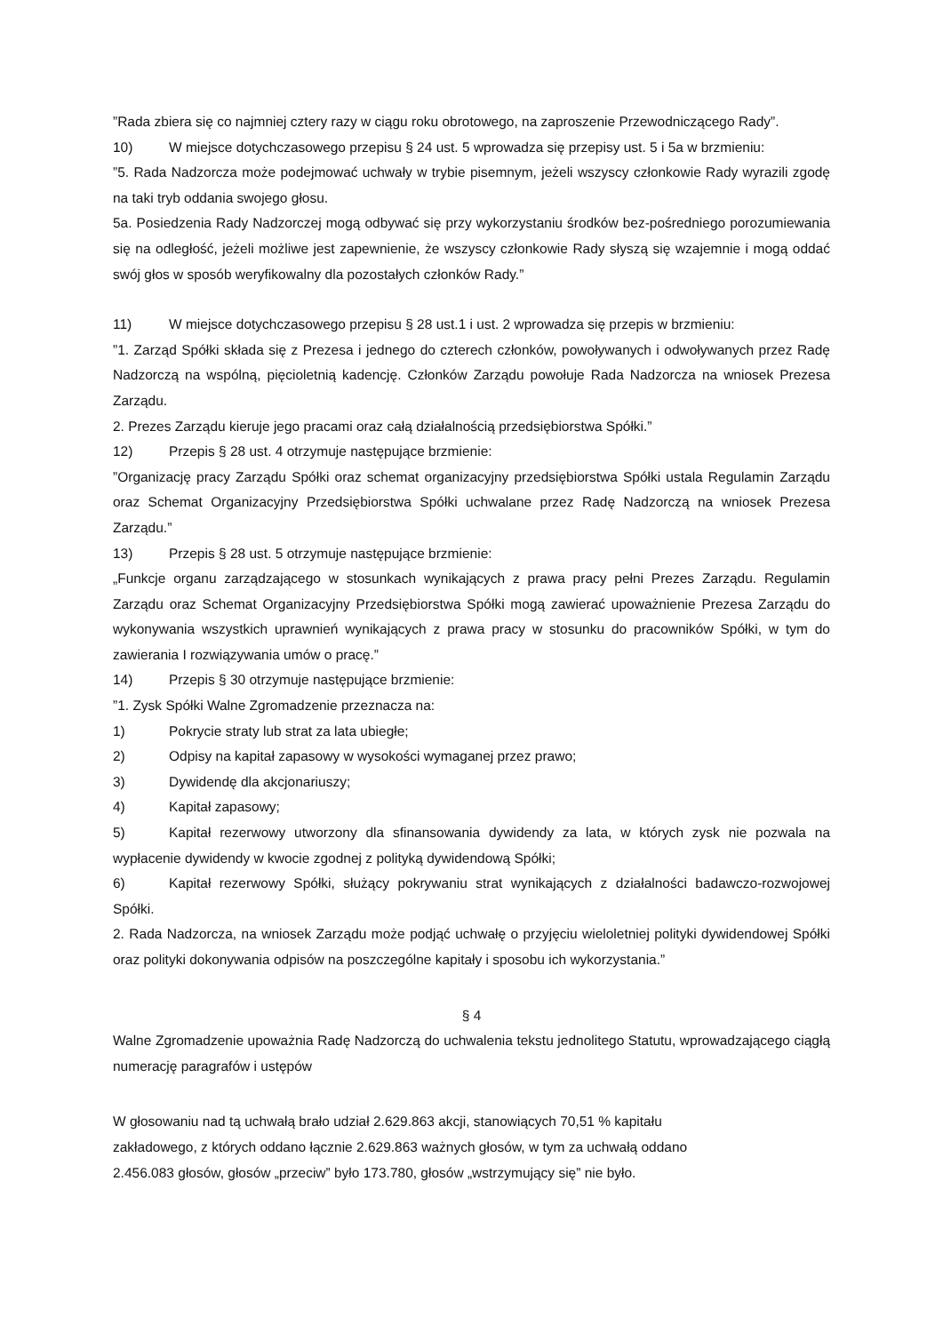”Rada zbiera się co najmniej cztery razy w ciągu roku obrotowego, na zaproszenie Przewodniczącego Rady”.
10) W miejsce dotychczasowego przepisu § 24 ust. 5 wprowadza się przepisy ust. 5 i 5a w brzmieniu:
”5. Rada Nadzorcza może podejmować uchwały w trybie pisemnym, jeżeli wszyscy członkowie Rady wyrazili zgodę na taki tryb oddania swojego głosu.
5a. Posiedzenia Rady Nadzorczej mogą odbywać się przy wykorzystaniu środków bez-pośredniego porozumiewania się na odległość, jeżeli możliwe jest zapewnienie, że wszyscy członkowie Rady słyszą się wzajemnie i mogą oddać swój głos w sposób weryfikowalny dla pozostałych członków Rady.”
11) W miejsce dotychczasowego przepisu § 28 ust.1 i ust. 2 wprowadza się przepis w brzmieniu:
”1. Zarząd Spółki składa się z Prezesa i jednego do czterech członków, powoływanych i odwoływanych przez Radę Nadzorczą na wspólną, pięcioletnią kadencję. Członków Zarządu powołuje Rada Nadzorcza na wniosek Prezesa Zarządu.
2. Prezes Zarządu kieruje jego pracami oraz całą działalnością przedsiębiorstwa Spółki.”
12) Przepis § 28 ust. 4 otrzymuje następujące brzmienie:
”Organizację pracy Zarządu Spółki oraz schemat organizacyjny przedsiębiorstwa Spółki ustala Regulamin Zarządu oraz Schemat Organizacyjny Przedsiębiorstwa Spółki uchwalane przez Radę Nadzorczą na wniosek Prezesa Zarządu.”
13) Przepis § 28 ust. 5 otrzymuje następujące brzmienie:
„Funkcje organu zarządzającego w stosunkach wynikających z prawa pracy pełni Prezes Zarządu. Regulamin Zarządu oraz Schemat Organizacyjny Przedsiębiorstwa Spółki mogą zawierać upoważnienie Prezesa Zarządu do wykonywania wszystkich uprawnień wynikających z prawa pracy w stosunku do pracowników Spółki, w tym do zawierania I rozwiązywania umów o pracę.”
14) Przepis § 30 otrzymuje następujące brzmienie:
”1. Zysk Spółki Walne Zgromadzenie przeznacza na:
1) Pokrycie straty lub strat za lata ubiegłe;
2) Odpisy na kapitał zapasowy w wysokości wymaganej przez prawo;
3) Dywidendę dla akcjonariuszy;
4) Kapitał zapasowy;
5) Kapitał rezerwowy utworzony dla sfinansowania dywidendy za lata, w których zysk nie pozwala na wypłacenie dywidendy w kwocie zgodnej z polityką dywidendową Spółki;
6) Kapitał rezerwowy Spółki, służący pokrywaniu strat wynikających z działalności badawczo-rozwojowej Spółki.
2. Rada Nadzorcza, na wniosek Zarządu może podjąć uchwałę o przyjęciu wieloletniej polityki dywidendowej Spółki oraz polityki dokonywania odpisów na poszczególne kapitały i sposobu ich wykorzystania.”
§ 4
Walne Zgromadzenie upoważnia Radę Nadzorczą do uchwalenia tekstu jednolitego Statutu, wprowadzającego ciągłą numerację paragrafów i ustępów
W głosowaniu nad tą uchwałą brało udział 2.629.863 akcji, stanowiących 70,51 % kapitału
zakładowego, z których oddano łącznie 2.629.863 ważnych głosów, w tym za uchwałą oddano
2.456.083 głosów, głosów „przeciw” było 173.780, głosów „wstrzymujący się” nie było.